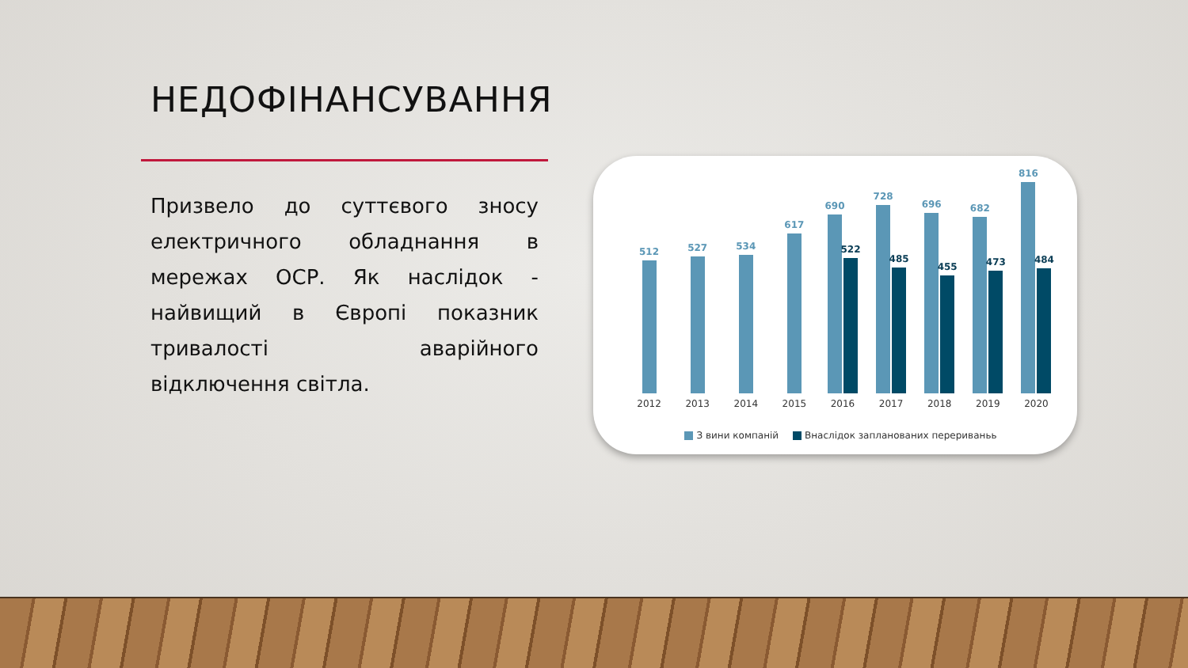НЕДОФІНАНСУВАННЯ
Призвело до суттєвого зносу електричного обладнання в мережах ОСР. Як наслідок - найвищий в Європі показник тривалості аварійного відключення світла.
512
2012
527
2013
534
2014
617
2015
690
522
2016
728
485
2017
696
455
2018
682
473
2019
816
484
2020
З вини компаній Внаслідок запланованих перериваньь